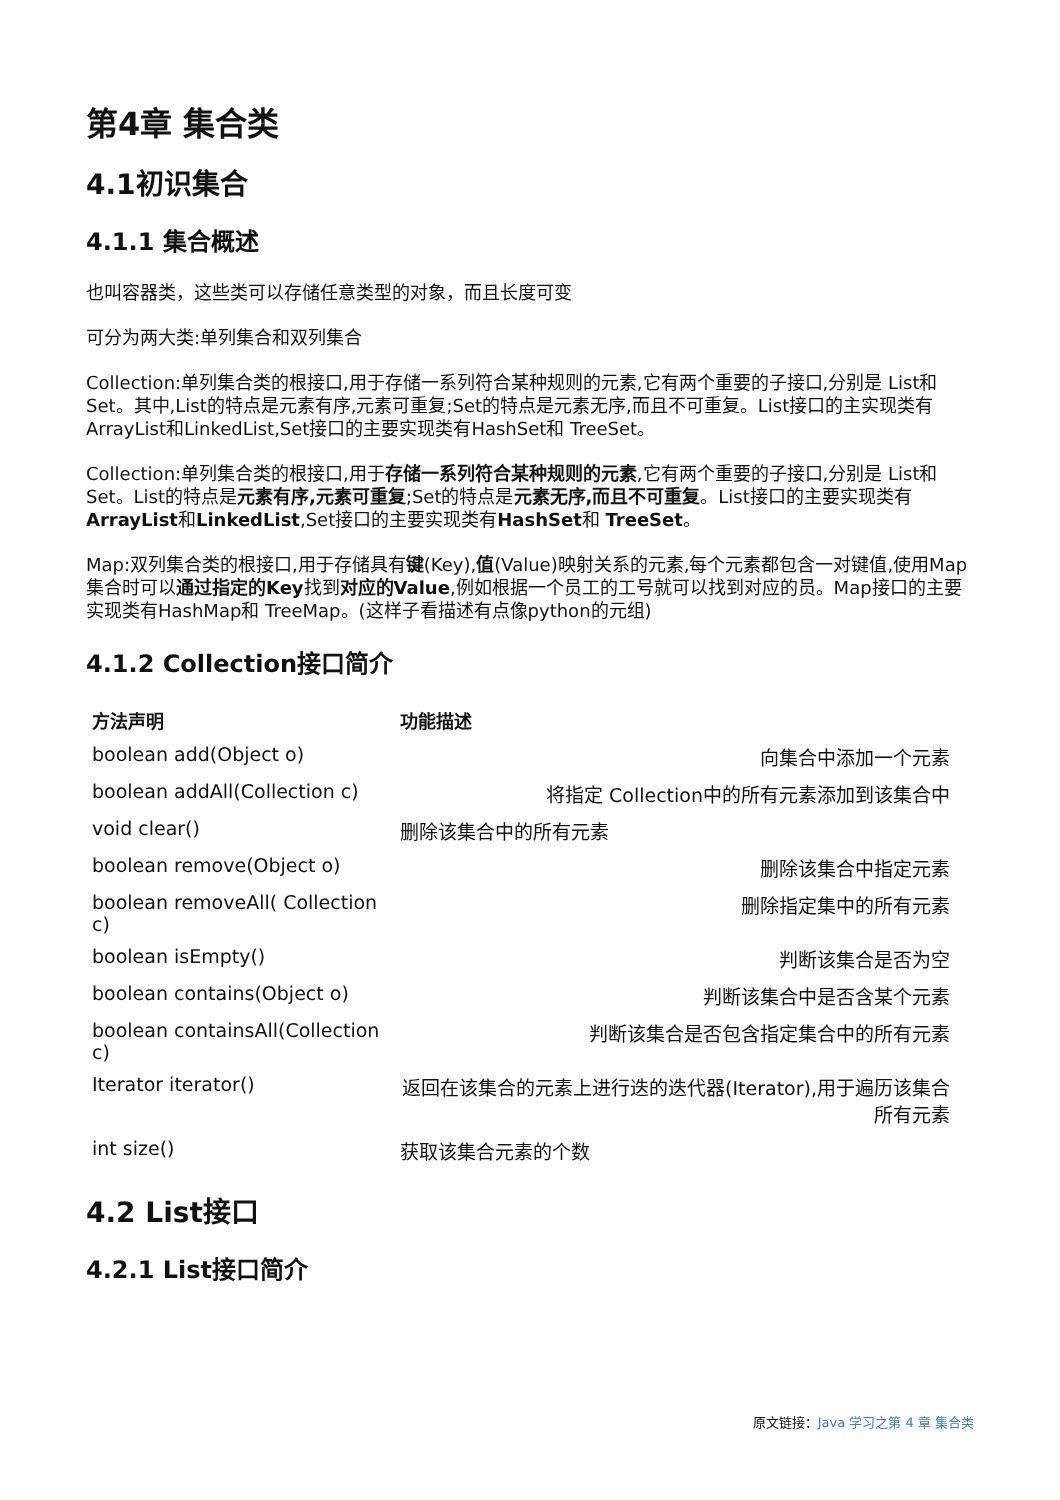第4章 集合类
4.1初识集合
4.1.1 集合概述
也叫容器类，这些类可以存储任意类型的对象，而且长度可变
可分为两大类:单列集合和双列集合
Collection:单列集合类的根接口,用于存储一系列符合某种规则的元素,它有两个重要的子接口,分别是 List和 Set。其中,List的特点是元素有序,元素可重复;Set的特点是元素无序,而且不可重复。List接口的主实现类有ArrayList和LinkedList,Set接口的主要实现类有HashSet和 TreeSet。
Collection:单列集合类的根接口,用于存储一系列符合某种规则的元素,它有两个重要的子接口,分别是 List和 Set。List的特点是元素有序,元素可重复;Set的特点是元素无序,而且不可重复。List接口的主要实现类有ArrayList和LinkedList,Set接口的主要实现类有HashSet和 TreeSet。
Map:双列集合类的根接口,用于存储具有键(Key),值(Value)映射关系的元素,每个元素都包含一对键值,使用Map集合时可以通过指定的Key找到对应的Value,例如根据一个员工的工号就可以找到对应的员。Map接口的主要实现类有HashMap和 TreeMap。(这样子看描述有点像python的元组)
4.1.2 Collection接口简介
| 方法声明 | 功能描述 |
| --- | --- |
| boolean add(Object o) | 向集合中添加一个元素 |
| boolean addAll(Collection c) | 将指定 Collection中的所有元素添加到该集合中 |
| void clear() | 删除该集合中的所有元素 |
| boolean remove(Object o) | 删除该集合中指定元素 |
| boolean removeAll( Collection c) | 删除指定集中的所有元素 |
| boolean isEmpty() | 判断该集合是否为空 |
| boolean contains(Object o) | 判断该集合中是否含某个元素 |
| boolean containsAll(Collection c) | 判断该集合是否包含指定集合中的所有元素 |
| Iterator iterator() | 返回在该集合的元素上进行迭的迭代器(Iterator),用于遍历该集合所有元素 |
| int size() | 获取该集合元素的个数 |
4.2 List接口
4.2.1 List接口简介
原文链接：Java 学习之第 4 章 集合类